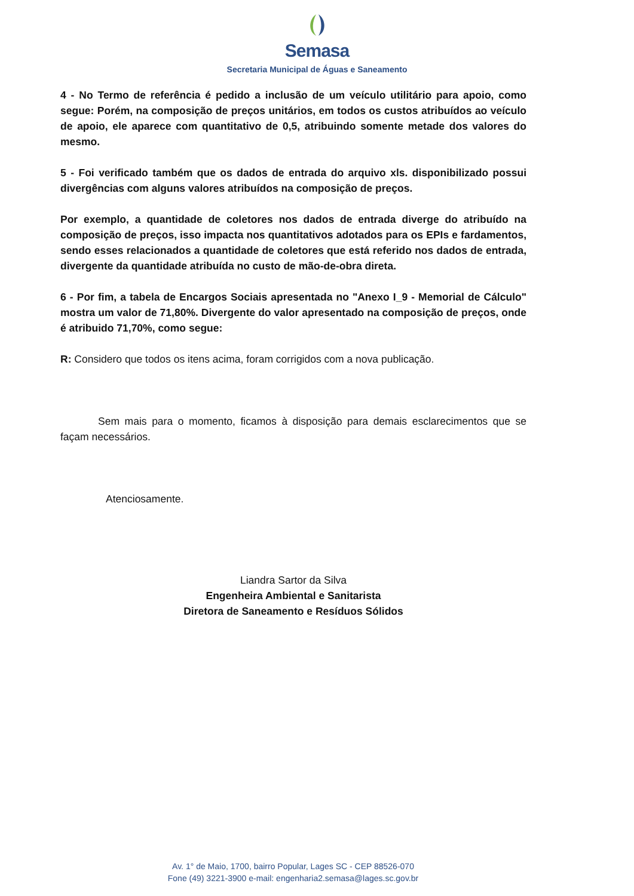Semasa
Secretaria Municipal de Águas e Saneamento
4 - No Termo de referência é pedido a inclusão de um veículo utilitário para apoio, como segue: Porém, na composição de preços unitários, em todos os custos atribuídos ao veículo de apoio, ele aparece com quantitativo de 0,5, atribuindo somente metade dos valores do mesmo.
5 - Foi verificado também que os dados de entrada do arquivo xls. disponibilizado possui divergências com alguns valores atribuídos na composição de preços.
Por exemplo, a quantidade de coletores nos dados de entrada diverge do atribuído na composição de preços, isso impacta nos quantitativos adotados para os EPIs e fardamentos, sendo esses relacionados a quantidade de coletores que está referido nos dados de entrada, divergente da quantidade atribuída no custo de mão-de-obra direta.
6 - Por fim, a tabela de Encargos Sociais apresentada no "Anexo I_9 - Memorial de Cálculo" mostra um valor de 71,80%. Divergente do valor apresentado na composição de preços, onde é atribuido 71,70%, como segue:
R: Considero que todos os itens acima, foram corrigidos com a nova publicação.
Sem mais para o momento, ficamos à disposição para demais esclarecimentos que se façam necessários.
Atenciosamente.
Liandra Sartor da Silva
Engenheira Ambiental e Sanitarista
Diretora de Saneamento e Resíduos Sólidos
Av. 1° de Maio, 1700, bairro Popular, Lages SC - CEP 88526-070
Fone (49) 3221-3900 e-mail: engenharia2.semasa@lages.sc.gov.br